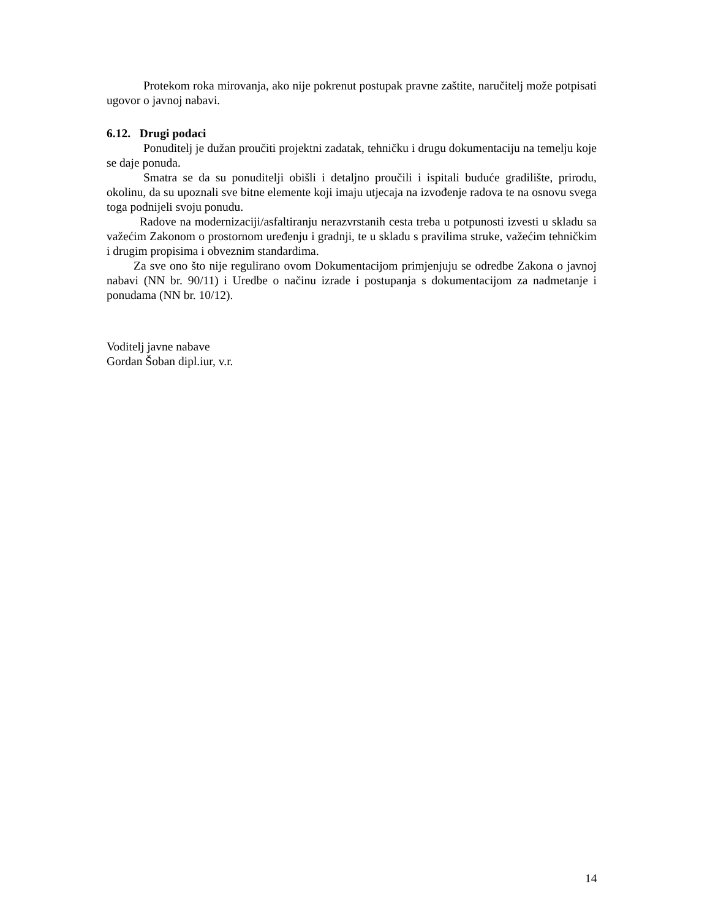Protekom roka mirovanja, ako nije pokrenut postupak pravne zaštite, naručitelj može potpisati ugovor o javnoj nabavi.
6.12. Drugi podaci
Ponuditelj je dužan proučiti projektni zadatak, tehničku i drugu dokumentaciju na temelju koje se daje ponuda.
Smatra se da su ponuditelji obišli i detaljno proučili i ispitali buduće gradilište, prirodu, okolinu, da su upoznali sve bitne elemente koji imaju utjecaja na izvođenje radova te na osnovu svega toga podnijeli svoju ponudu.
Radove na modernizaciji/asfaltiranju nerazvrstanih cesta treba u potpunosti izvesti u skladu sa važećim Zakonom o prostornom uređenju i gradnji, te u skladu s pravilima struke, važećim tehničkim i drugim propisima i obveznim standardima.
Za sve ono što nije regulirano ovom Dokumentacijom primjenjuju se odredbe Zakona o javnoj nabavi (NN br. 90/11) i Uredbe o načinu izrade i postupanja s dokumentacijom za nadmetanje i ponudama (NN br. 10/12).
Voditelj javne nabave
Gordan Šoban dipl.iur, v.r.
14